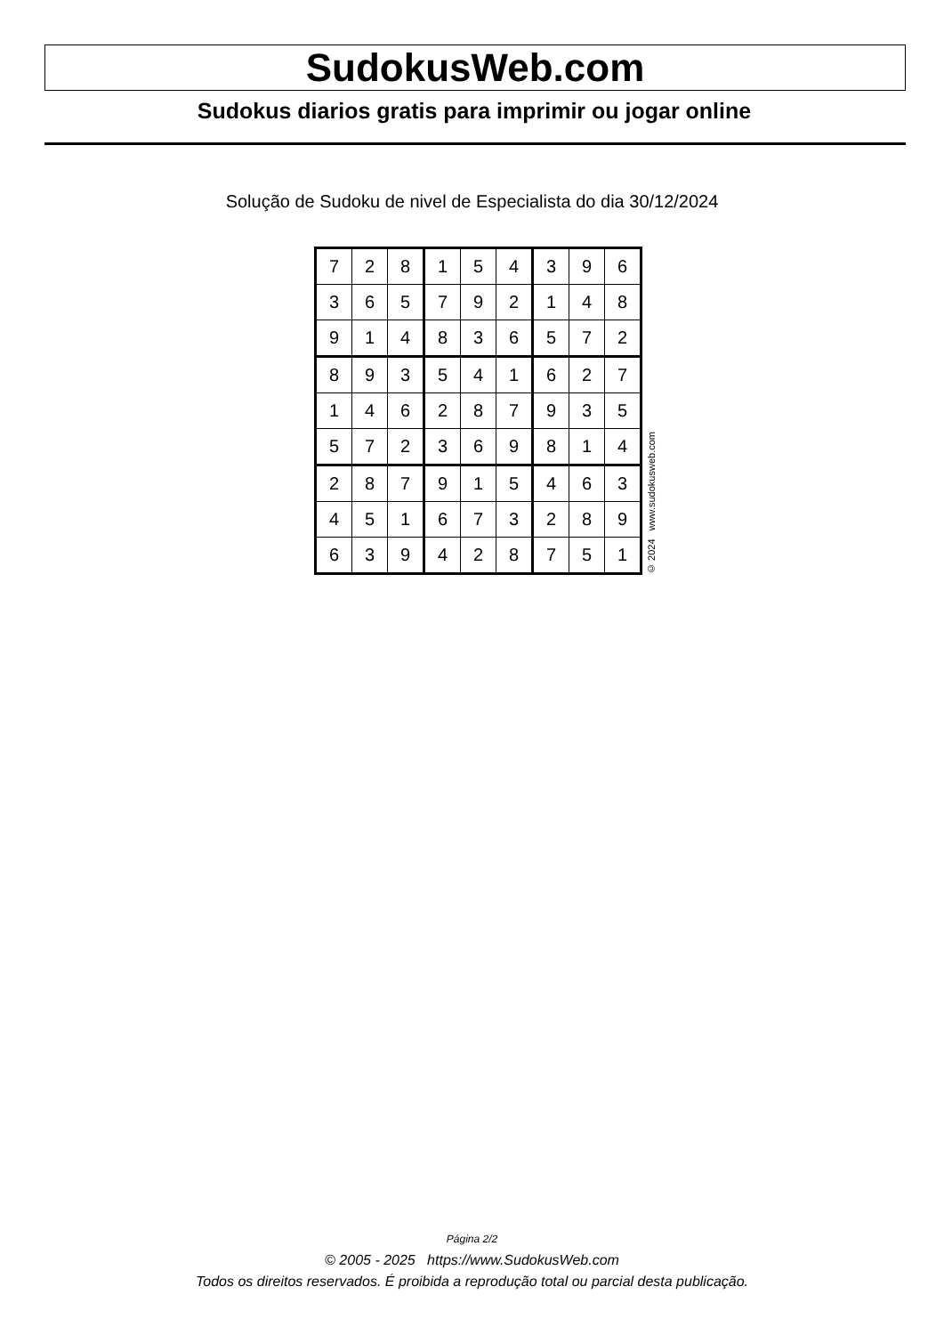SudokusWeb.com
Sudokus diarios gratis para imprimir ou jogar online
Solução de Sudoku de nivel de Especialista do dia 30/12/2024
| 7 | 2 | 8 | 1 | 5 | 4 | 3 | 9 | 6 |
| 3 | 6 | 5 | 7 | 9 | 2 | 1 | 4 | 8 |
| 9 | 1 | 4 | 8 | 3 | 6 | 5 | 7 | 2 |
| 8 | 9 | 3 | 5 | 4 | 1 | 6 | 2 | 7 |
| 1 | 4 | 6 | 2 | 8 | 7 | 9 | 3 | 5 |
| 5 | 7 | 2 | 3 | 6 | 9 | 8 | 1 | 4 |
| 2 | 8 | 7 | 9 | 1 | 5 | 4 | 6 | 3 |
| 4 | 5 | 1 | 6 | 7 | 3 | 2 | 8 | 9 |
| 6 | 3 | 9 | 4 | 2 | 8 | 7 | 5 | 1 |
© 2024 www.sudokusweb.com
Página 2/2
© 2005 - 2025 https://www.SudokusWeb.com
Todos os direitos reservados. É proibida a reprodução total ou parcial desta publicação.